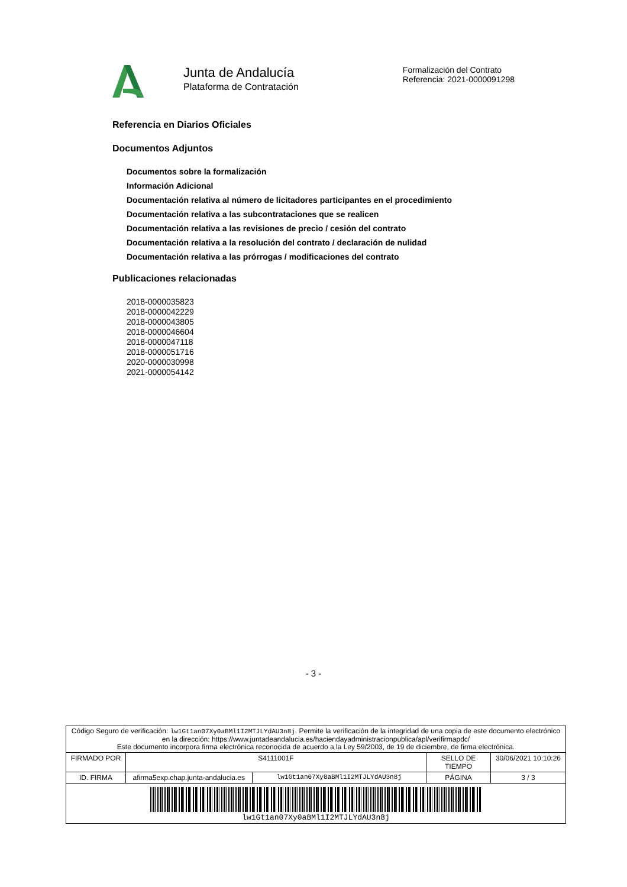Junta de Andalucía
Plataforma de Contratación
Formalización del Contrato
Referencia: 2021-0000091298
Referencia en Diarios Oficiales
Documentos Adjuntos
Documentos sobre la formalización
Información Adicional
Documentación relativa al número de licitadores participantes en el procedimiento
Documentación relativa a las subcontrataciones que se realicen
Documentación relativa a las revisiones de precio / cesión del contrato
Documentación relativa a la resolución del contrato / declaración de nulidad
Documentación relativa a las prórrogas / modificaciones del contrato
Publicaciones relacionadas
2018-0000035823
2018-0000042229
2018-0000043805
2018-0000046604
2018-0000047118
2018-0000051716
2020-0000030998
2021-0000054142
- 3 -
| Código Seguro de verificación: lw1Gt1an07Xy0aBMl1I2MTJLYdAU3n8j . Permite la verificación de la integridad de una copia de este documento electrónico en la dirección: https://www.juntadeandalucia.es/haciendayadministracionpublica/apl/verifirmapdc/ Este documento incorpora firma electrónica reconocida de acuerdo a la Ley 59/2003, de 19 de diciembre, de firma electrónica. | | | | |
| FIRMADO POR | S4111001F | | SELLO DE TIEMPO | 30/06/2021 10:10:26 |
| ID. FIRMA | afirma5exp.chap.junta-andalucia.es | lw1Gt1an07Xy0aBMl1I2MTJLYdAU3n8j | PÁGINA | 3 / 3 |
| lw1Gt1an07Xy0aBMl1I2MTJLYdAU3n8j | | | | |